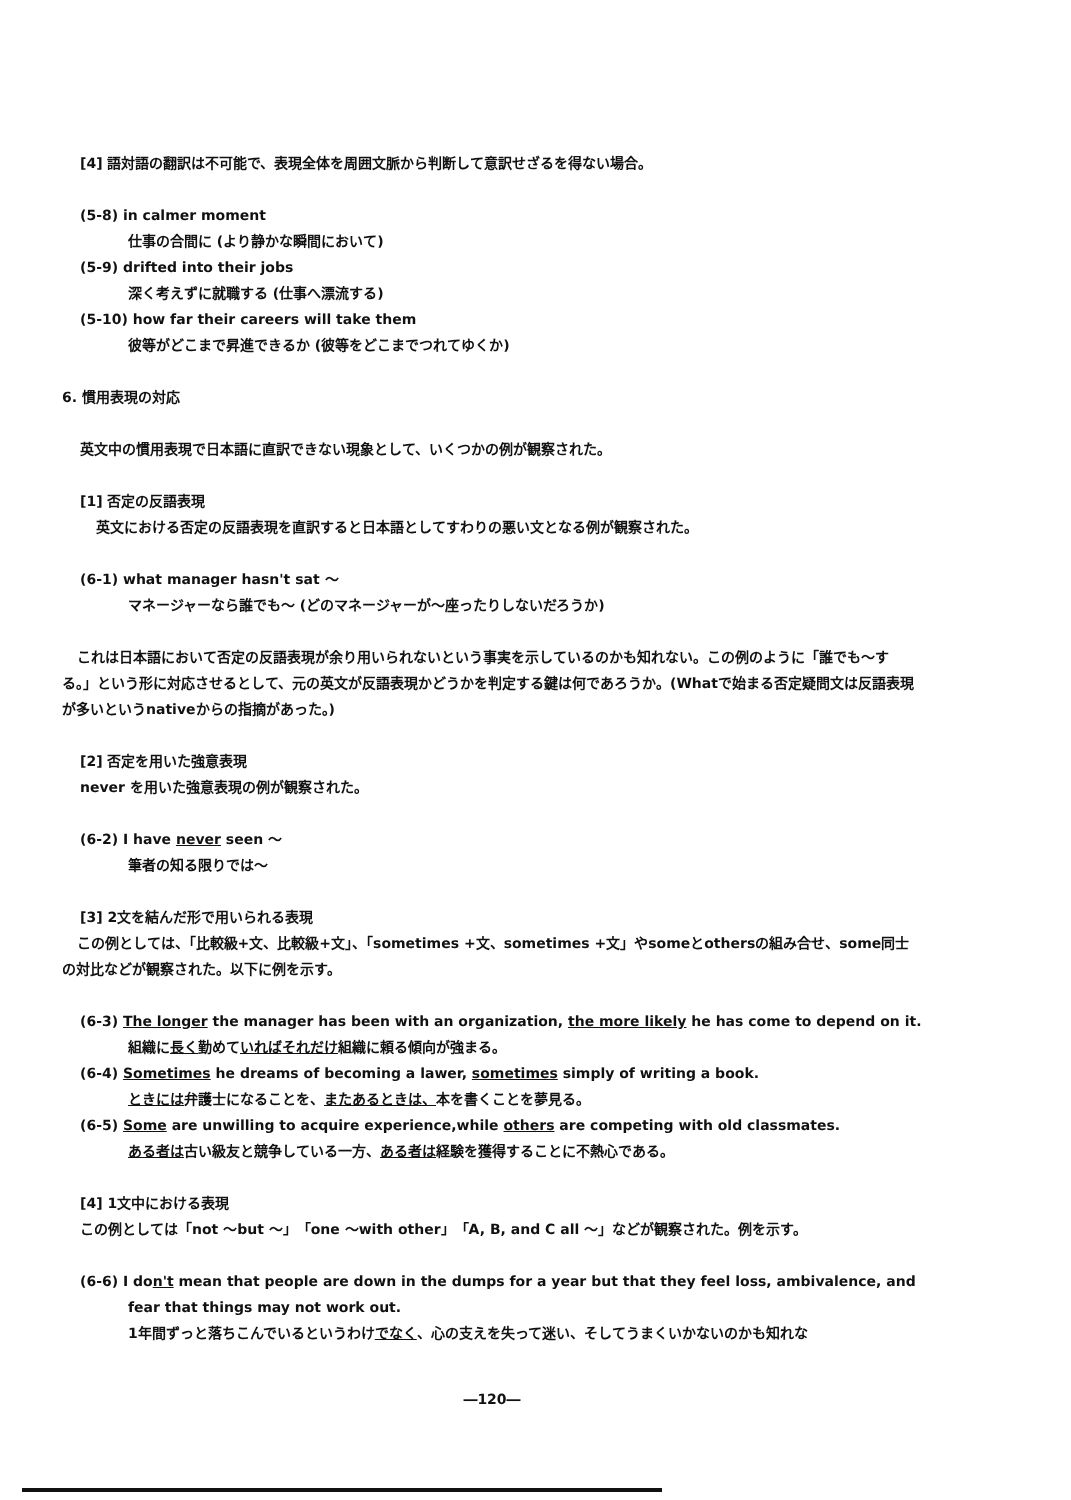[4] 語対語の翻訳は不可能で、表現全体を周囲文脈から判断して意訳せざるを得ない場合。
(5-8) in calmer moment
仕事の合間に (より静かな瞬間において)
(5-9) drifted into their jobs
深く考えずに就職する (仕事へ漂流する)
(5-10) how far their careers will take them
彼等がどこまで昇進できるか (彼等をどこまでつれてゆくか)
6. 慣用表現の対応
英文中の慣用表現で日本語に直訳できない現象として、いくつかの例が観察された。
[1] 否定の反語表現
英文における否定の反語表現を直訳すると日本語としてすわりの悪い文となる例が観察された。
(6-1) what manager hasn't sat ～
マネージャーなら誰でも～ (どのマネージャーが～座ったりしないだろうか)
これは日本語において否定の反語表現が余り用いられないという事実を示しているのかも知れない。この例のように「誰でも～する。」という形に対応させるとして、元の英文が反語表現かどうかを判定する鍵は何であろうか。(Whatで始まる否定疑問文は反語表現が多いというnativeからの指摘があった。)
[2] 否定を用いた強意表現
never を用いた強意表現の例が観察された。
(6-2) I have never seen ～
筆者の知る限りでは～
[3] 2文を結んだ形で用いられる表現
この例としては、「比較級+文、比較級+文」、「sometimes +文、sometimes +文」やsomeとothersの組み合せ、some同士の対比などが観察された。以下に例を示す。
(6-3) The longer the manager has been with an organization, the more likely he has come to depend on it.
組織に長く勤めていればそれだけ組織に頼る傾向が強まる。
(6-4) Sometimes he dreams of becoming a lawer, sometimes simply of writing a book.
ときには弁護士になることを、またあるときは、本を書くことを夢見る。
(6-5) Some are unwilling to acquire experience,while others are competing with old classmates.
ある者は古い級友と競争している一方、ある者は経験を獲得することに不熱心である。
[4] 1文中における表現
この例としては「not ～but ～」「one ～with other」「A, B, and C all ～」などが観察された。例を示す。
(6-6) I don't mean that people are down in the dumps for a year but that they feel loss, ambivalence, and
fear that things may not work out.
1年間ずっと落ちこんでいるというわけでなく、心の支えを失って迷い、そしてうまくいかないのかも知れな
―120―